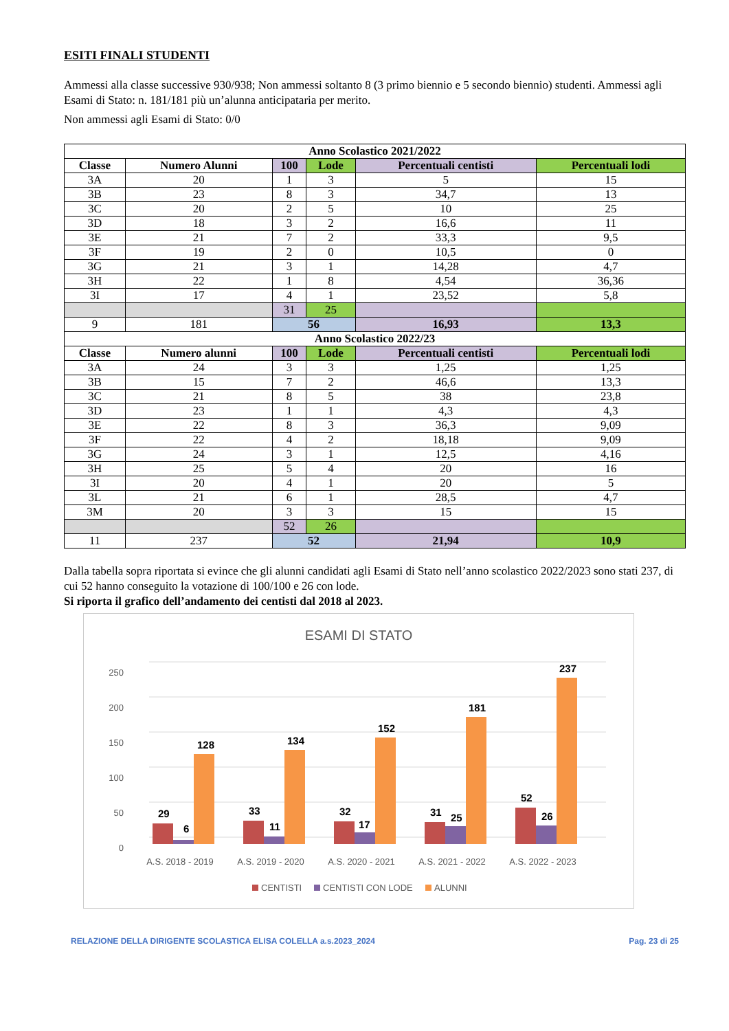ESITI FINALI STUDENTI
Ammessi alla classe successive 930/938; Non ammessi soltanto 8 (3 primo biennio e 5 secondo biennio) studenti. Ammessi agli Esami di Stato: n. 181/181 più un’alunna anticipataria per merito.
Non ammessi agli Esami di Stato: 0/0
| Anno Scolastico 2021/2022 | | | | | |
| --- | --- | --- | --- | --- | --- |
| Classe | Numero Alunni | 100 | Lode | Percentuali centisti | Percentuali lodi |
| 3A | 20 | 1 | 3 | 5 | 15 |
| 3B | 23 | 8 | 3 | 34,7 | 13 |
| 3C | 20 | 2 | 5 | 10 | 25 |
| 3D | 18 | 3 | 2 | 16,6 | 11 |
| 3E | 21 | 7 | 2 | 33,3 | 9,5 |
| 3F | 19 | 2 | 0 | 10,5 | 0 |
| 3G | 21 | 3 | 1 | 14,28 | 4,7 |
| 3H | 22 | 1 | 8 | 4,54 | 36,36 |
| 3I | 17 | 4 | 1 | 23,52 | 5,8 |
| | | 31 | 25 | | |
| 9 | 181 | 56 | | 16,93 | 13,3 |
| Anno Scolastico 2022/23 | | | | | |
| Classe | Numero alunni | 100 | Lode | Percentuali centisti | Percentuali lodi |
| 3A | 24 | 3 | 3 | 1,25 | 1,25 |
| 3B | 15 | 7 | 2 | 46,6 | 13,3 |
| 3C | 21 | 8 | 5 | 38 | 23,8 |
| 3D | 23 | 1 | 1 | 4,3 | 4,3 |
| 3E | 22 | 8 | 3 | 36,3 | 9,09 |
| 3F | 22 | 4 | 2 | 18,18 | 9,09 |
| 3G | 24 | 3 | 1 | 12,5 | 4,16 |
| 3H | 25 | 5 | 4 | 20 | 16 |
| 3I | 20 | 4 | 1 | 20 | 5 |
| 3L | 21 | 6 | 1 | 28,5 | 4,7 |
| 3M | 20 | 3 | 3 | 15 | 15 |
| | | 52 | 26 | | |
| 11 | 237 | 52 | | 21,94 | 10,9 |
Dalla tabella sopra riportata si evince che gli alunni candidati agli Esami di Stato nell’anno scolastico 2022/2023 sono stati 237, di cui 52 hanno conseguito la votazione di 100/100 e 26 con lode.
Si riporta il grafico dell’andamento dei centisti dal 2018 al 2023.
ESAMI DI STATO
250
200
150
100
50
0
29
6
128
33
11
134
32
17
152
31
25
181
52
26
237
A.S. 2018 - 2019
A.S. 2019 - 2020
A.S. 2020 - 2021
A.S. 2021 - 2022
A.S. 2022 - 2023
CENTISTI
CENTISTI CON LODE
ALUNNI
RELAZIONE DELLA DIRIGENTE SCOLASTICA ELISA COLELLA a.s.2023_2024 Pag. 23 di 25